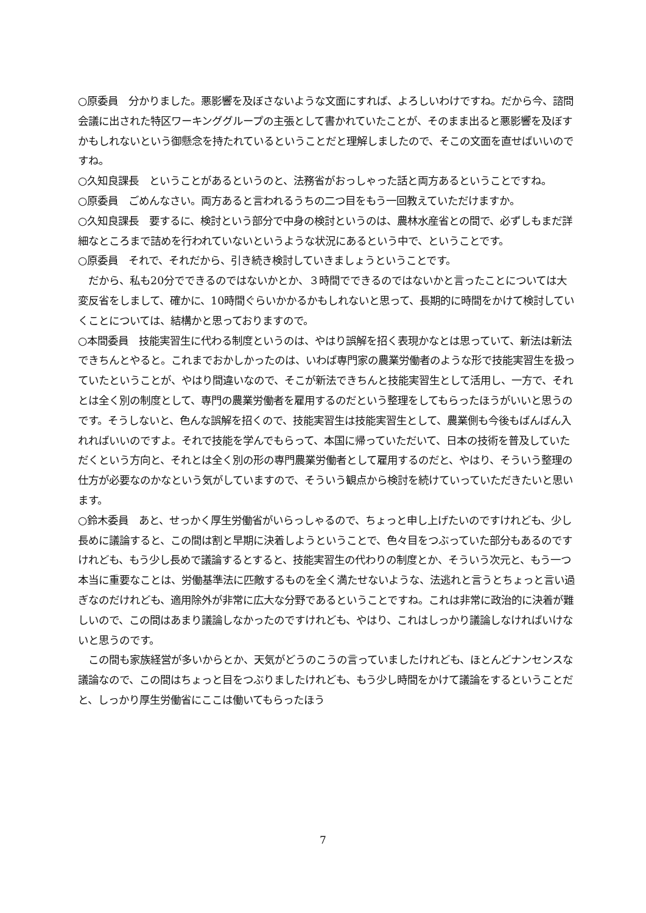○原委員　分かりました。悪影響を及ぼさないような文面にすれば、よろしいわけですね。だから今、諮問会議に出された特区ワーキンググループの主張として書かれていたことが、そのまま出ると悪影響を及ぼすかもしれないという御懸念を持たれているということだと理解しましたので、そこの文面を直せばいいのですね。
○久知良課長　ということがあるというのと、法務省がおっしゃった話と両方あるということですね。
○原委員　ごめんなさい。両方あると言われるうちの二つ目をもう一回教えていただけますか。
○久知良課長　要するに、検討という部分で中身の検討というのは、農林水産省との間で、必ずしもまだ詳細なところまで詰めを行われていないというような状況にあるという中で、ということです。
○原委員　それで、それだから、引き続き検討していきましょうということです。
　だから、私も20分でできるのではないかとか、３時間でできるのではないかと言ったことについては大変反省をしまして、確かに、10時間ぐらいかかるかもしれないと思って、長期的に時間をかけて検討していくことについては、結構かと思っておりますので。
○本間委員　技能実習生に代わる制度というのは、やはり誤解を招く表現かなとは思っていて、新法は新法できちんとやると。これまでおかしかったのは、いわば専門家の農業労働者のような形で技能実習生を扱っていたということが、やはり間違いなので、そこが新法できちんと技能実習生として活用し、一方で、それとは全く別の制度として、専門の農業労働者を雇用するのだという整理をしてもらったほうがいいと思うのです。そうしないと、色んな誤解を招くので、技能実習生は技能実習生として、農業側も今後もばんばん入れればいいのですよ。それで技能を学んでもらって、本国に帰っていただいて、日本の技術を普及していただくという方向と、それとは全く別の形の専門農業労働者として雇用するのだと、やはり、そういう整理の仕方が必要なのかなという気がしていますので、そういう観点から検討を続けていっていただきたいと思います。
○鈴木委員　あと、せっかく厚生労働省がいらっしゃるので、ちょっと申し上げたいのですけれども、少し長めに議論すると、この間は割と早期に決着しようということで、色々目をつぶっていた部分もあるのですけれども、もう少し長めで議論するとすると、技能実習生の代わりの制度とか、そういう次元と、もう一つ本当に重要なことは、労働基準法に匹敵するものを全く満たせないような、法逃れと言うとちょっと言い過ぎなのだけれども、適用除外が非常に広大な分野であるということですね。これは非常に政治的に決着が難しいので、この間はあまり議論しなかったのですけれども、やはり、これはしっかり議論しなければいけないと思うのです。
　この間も家族経営が多いからとか、天気がどうのこうの言っていましたけれども、ほとんどナンセンスな議論なので、この間はちょっと目をつぶりましたけれども、もう少し時間をかけて議論をするということだと、しっかり厚生労働省にここは働いてもらったほう
7